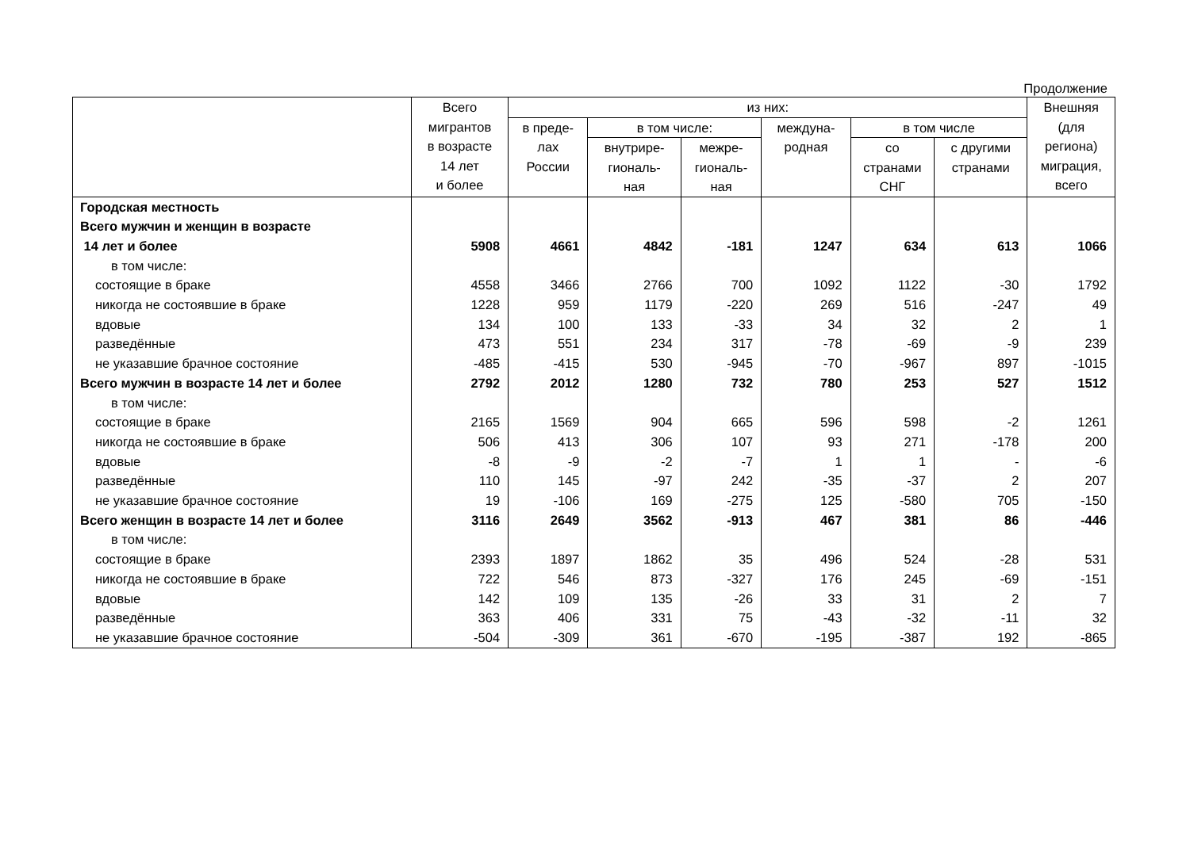Продолжение
| | Всего мигрантов в возрасте 14 лет и более | из них: | | | | | | Внешняя (для региона) миграция, всего |
| --- | --- | --- | --- | --- | --- | --- | --- | --- |
| | | в преде- лах России | в том числе: | | междуна- родная | в том числе | | |
| | | | внутрире- гиональ- ная | межре- гиональ- ная | | со странами СНГ | с другими странами | |
| Городская местность | | | | | | | | |
| Всего мужчин и женщин в возрасте | | | | | | | | |
| 14 лет и более | 5908 | 4661 | 4842 | -181 | 1247 | 634 | 613 | 1066 |
| в том числе: | | | | | | | | |
| состоящие в браке | 4558 | 3466 | 2766 | 700 | 1092 | 1122 | -30 | 1792 |
| никогда не состоявшие в браке | 1228 | 959 | 1179 | -220 | 269 | 516 | -247 | 49 |
| вдовые | 134 | 100 | 133 | -33 | 34 | 32 | 2 | 1 |
| разведённые | 473 | 551 | 234 | 317 | -78 | -69 | -9 | 239 |
| не указавшие брачное состояние | -485 | -415 | 530 | -945 | -70 | -967 | 897 | -1015 |
| Всего мужчин в возрасте 14 лет и более | 2792 | 2012 | 1280 | 732 | 780 | 253 | 527 | 1512 |
| в том числе: | | | | | | | | |
| состоящие в браке | 2165 | 1569 | 904 | 665 | 596 | 598 | -2 | 1261 |
| никогда не состоявшие в браке | 506 | 413 | 306 | 107 | 93 | 271 | -178 | 200 |
| вдовые | -8 | -9 | -2 | -7 | 1 | 1 | - | -6 |
| разведённые | 110 | 145 | -97 | 242 | -35 | -37 | 2 | 207 |
| не указавшие брачное состояние | 19 | -106 | 169 | -275 | 125 | -580 | 705 | -150 |
| Всего женщин в возрасте 14 лет и более | 3116 | 2649 | 3562 | -913 | 467 | 381 | 86 | -446 |
| в том числе: | | | | | | | | |
| состоящие в браке | 2393 | 1897 | 1862 | 35 | 496 | 524 | -28 | 531 |
| никогда не состоявшие в браке | 722 | 546 | 873 | -327 | 176 | 245 | -69 | -151 |
| вдовые | 142 | 109 | 135 | -26 | 33 | 31 | 2 | 7 |
| разведённые | 363 | 406 | 331 | 75 | -43 | -32 | -11 | 32 |
| не указавшие брачное состояние | -504 | -309 | 361 | -670 | -195 | -387 | 192 | -865 |